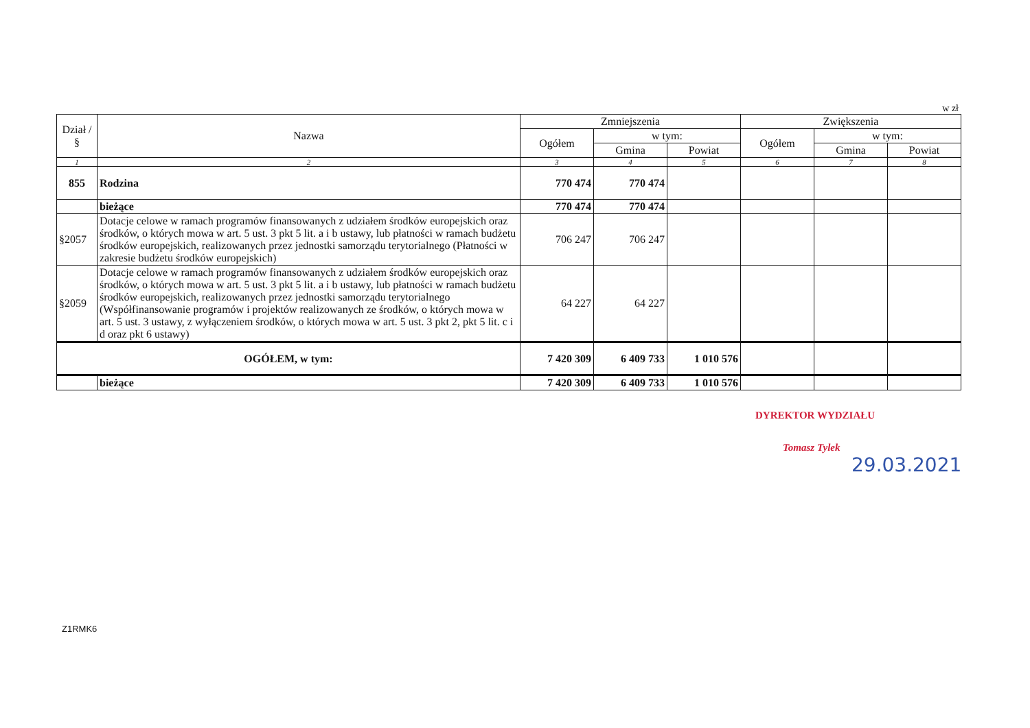w zł
| Dział / § | Nazwa | Zmniejszenia | | | Zwiększenia | | |
| --- | --- | --- | --- | --- | --- | --- | --- |
| | | Ogółem | w tym: | | Ogółem | w tym: | |
| | | | Gmina | Powiat | | Gmina | Powiat |
| 1 | 2 | 3 | 4 | 5 | 6 | 7 | 8 |
| 855 | Rodzina | 770 474 | 770 474 | | | | |
| | bieżące | 770 474 | 770 474 | | | | |
| §2057 | Dotacje celowe w ramach programów finansowanych z udziałem środków europejskich oraz środków, o których mowa w art. 5 ust. 3 pkt 5 lit. a i b ustawy, lub płatności w ramach budżetu środków europejskich, realizowanych przez jednostki samorządu terytorialnego (Płatności w zakresie budżetu środków europejskich) | 706 247 | 706 247 | | | | |
| §2059 | Dotacje celowe w ramach programów finansowanych z udziałem środków europejskich oraz środków, o których mowa w art. 5 ust. 3 pkt 5 lit. a i b ustawy, lub płatności w ramach budżetu środków europejskich, realizowanych przez jednostki samorządu terytorialnego (Współfinansowanie programów i projektów realizowanych ze środków, o których mowa w art. 5 ust. 3 ustawy, z wyłączeniem środków, o których mowa w art. 5 ust. 3 pkt 2, pkt 5 lit. c i d oraz pkt 6 ustawy) | 64 227 | 64 227 | | | | |
| OGÓŁEM, w tym: | | 7 420 309 | 6 409 733 | 1 010 576 | | | |
| | bieżące | 7 420 309 | 6 409 733 | 1 010 576 | | | |
DYREKTOR WYDZIAŁU
Tomasz Tylek
29.03.2021
Z1RMK6